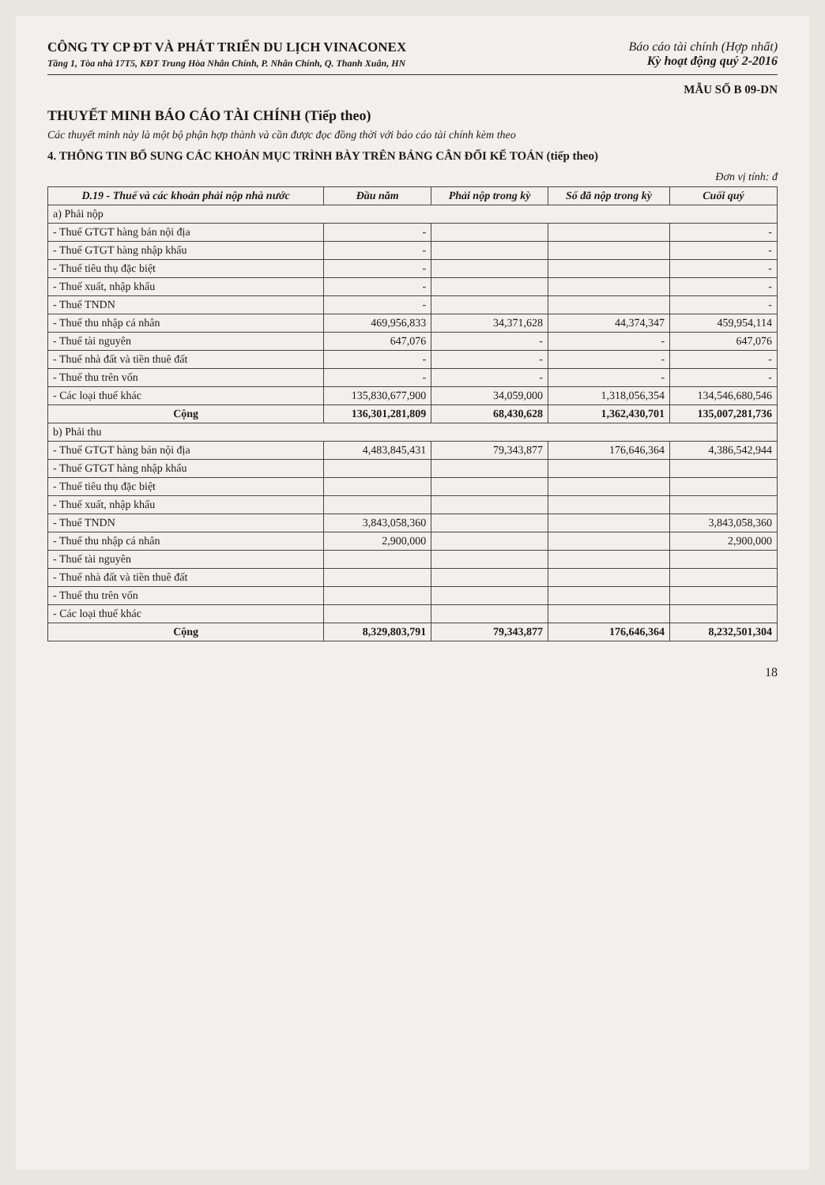CÔNG TY CP ĐT VÀ PHÁT TRIỂN DU LỊCH VINACONEX
Tầng 1, Tòa nhà 17T5, KĐT Trung Hòa Nhân Chính, P. Nhân Chính, Q. Thanh Xuân, HN
Báo cáo tài chính (Hợp nhất)
Kỳ hoạt động quý 2-2016
MẪU SỐ B 09-DN
THUYẾT MINH BÁO CÁO TÀI CHÍNH (Tiếp theo)
Các thuyết minh này là một bộ phận hợp thành và cần được đọc đồng thời với báo cáo tài chính kèm theo
4. THÔNG TIN BỔ SUNG CÁC KHOẢN MỤC TRÌNH BÀY TRÊN BẢNG CÂN ĐỐI KẾ TOÁN (tiếp theo)
Đơn vị tính: đ
| D.19 - Thuế và các khoản phải nộp nhà nước | Đầu năm | Phải nộp trong kỳ | Số đã nộp trong kỳ | Cuối quý |
| --- | --- | --- | --- | --- |
| a) Phải nộp | | | | |
| - Thuế GTGT hàng bán nội địa | - | | | - |
| - Thuế GTGT hàng nhập khẩu | - | | | - |
| - Thuế tiêu thụ đặc biệt | - | | | - |
| - Thuế xuất, nhập khẩu | - | | | - |
| - Thuế TNDN | - | | | - |
| - Thuế thu nhập cá nhân | 469,956,833 | 34,371,628 | 44,374,347 | 459,954,114 |
| - Thuế tài nguyên | 647,076 | - | - | 647,076 |
| - Thuế nhà đất và tiền thuê đất | - | - | - | - |
| - Thuế thu trên vốn | - | - | - | - |
| - Các loại thuế khác | 135,830,677,900 | 34,059,000 | 1,318,056,354 | 134,546,680,546 |
| Cộng | 136,301,281,809 | 68,430,628 | 1,362,430,701 | 135,007,281,736 |
| b) Phải thu | | | | |
| - Thuế GTGT hàng bán nội địa | 4,483,845,431 | 79,343,877 | 176,646,364 | 4,386,542,944 |
| - Thuế GTGT hàng nhập khẩu | | | | |
| - Thuế tiêu thụ đặc biệt | | | | |
| - Thuế xuất, nhập khẩu | | | | |
| - Thuế TNDN | 3,843,058,360 | | | 3,843,058,360 |
| - Thuế thu nhập cá nhân | 2,900,000 | | | 2,900,000 |
| - Thuế tài nguyên | | | | |
| - Thuế nhà đất và tiền thuê đất | | | | |
| - Thuế thu trên vốn | | | | |
| - Các loại thuế khác | | | | |
| Cộng | 8,329,803,791 | 79,343,877 | 176,646,364 | 8,232,501,304 |
18